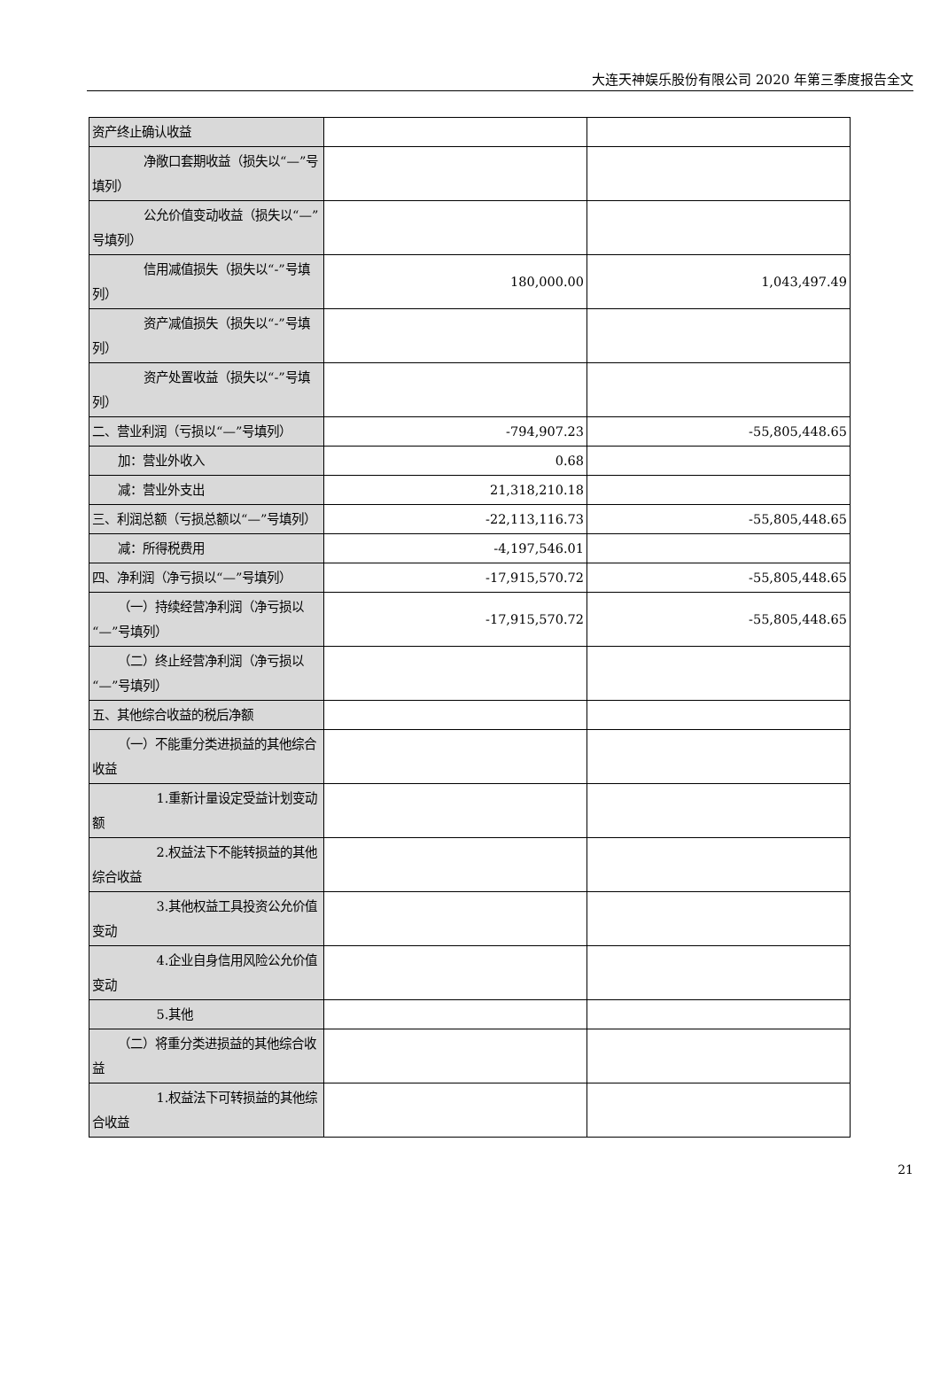大连天神娱乐股份有限公司 2020 年第三季度报告全文
| 资产终止确认收益 | | |
| 净敞口套期收益（损失以“—”号填列） | | |
| 公允价值变动收益（损失以“—”号填列） | | |
| 信用减值损失（损失以“-”号填列） | 180,000.00 | 1,043,497.49 |
| 资产减值损失（损失以“-”号填列） | | |
| 资产处置收益（损失以“-”号填列） | | |
| 二、营业利润（亏损以“—”号填列） | -794,907.23 | -55,805,448.65 |
| 加：营业外收入 | 0.68 | |
| 减：营业外支出 | 21,318,210.18 | |
| 三、利润总额（亏损总额以“—”号填列） | -22,113,116.73 | -55,805,448.65 |
| 减：所得税费用 | -4,197,546.01 | |
| 四、净利润（净亏损以“—”号填列） | -17,915,570.72 | -55,805,448.65 |
| （一）持续经营净利润（净亏损以“—”号填列） | -17,915,570.72 | -55,805,448.65 |
| （二）终止经营净利润（净亏损以“—”号填列） | | |
| 五、其他综合收益的税后净额 | | |
| （一）不能重分类进损益的其他综合收益 | | |
| 1.重新计量设定受益计划变动额 | | |
| 2.权益法下不能转损益的其他综合收益 | | |
| 3.其他权益工具投资公允价值变动 | | |
| 4.企业自身信用风险公允价值变动 | | |
| 5.其他 | | |
| （二）将重分类进损益的其他综合收益 | | |
| 1.权益法下可转损益的其他综合收益 | | |
21